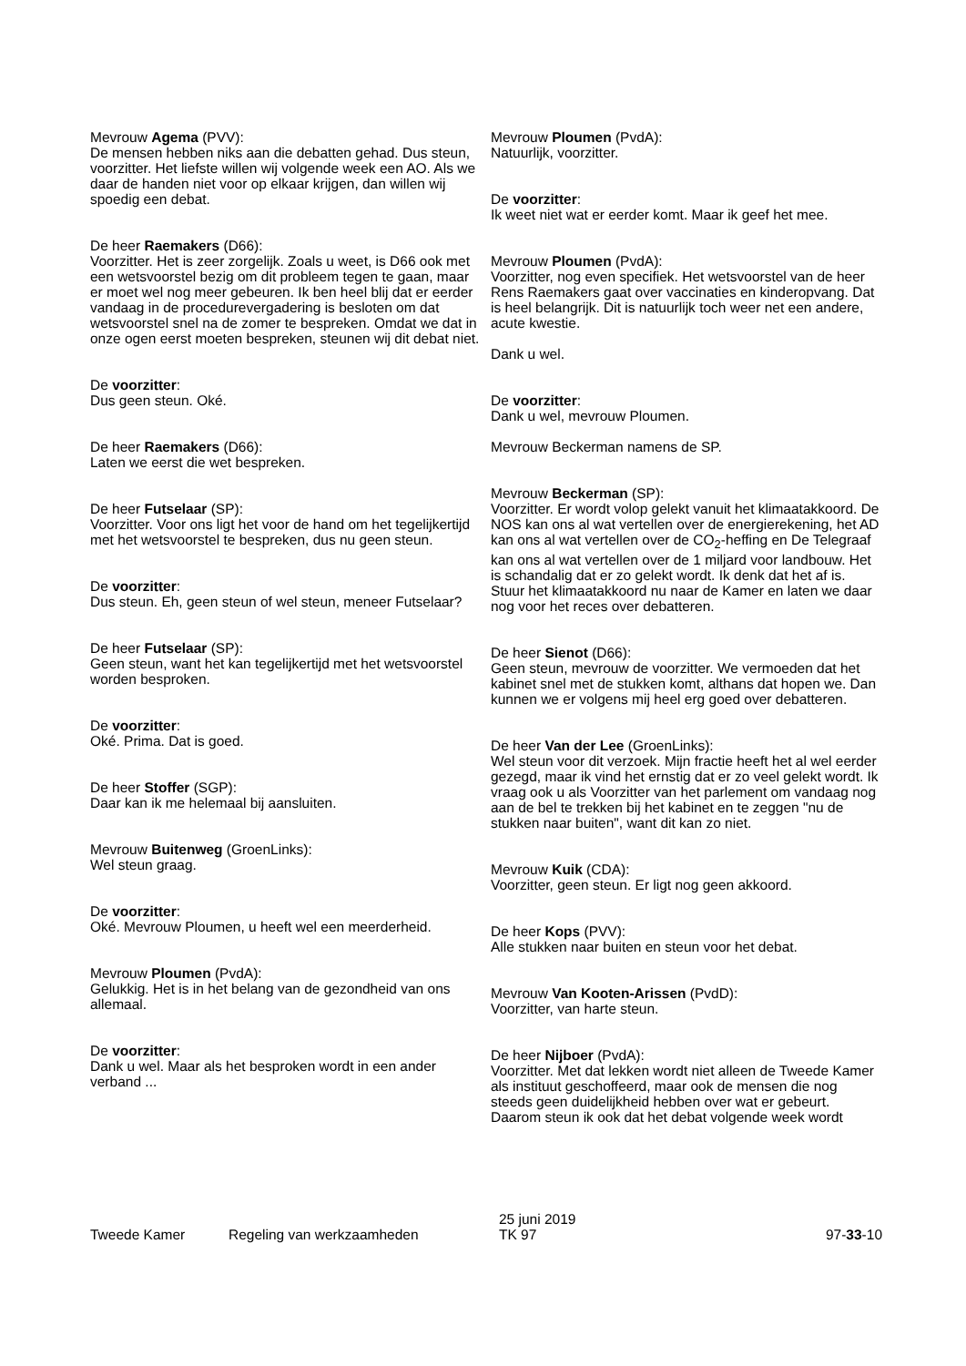Mevrouw Agema (PVV):
De mensen hebben niks aan die debatten gehad. Dus steun, voorzitter. Het liefste willen wij volgende week een AO. Als we daar de handen niet voor op elkaar krijgen, dan willen wij spoedig een debat.
De heer Raemakers (D66):
Voorzitter. Het is zeer zorgelijk. Zoals u weet, is D66 ook met een wetsvoorstel bezig om dit probleem tegen te gaan, maar er moet wel nog meer gebeuren. Ik ben heel blij dat er eerder vandaag in de procedurevergadering is besloten om dat wetsvoorstel snel na de zomer te bespreken. Omdat we dat in onze ogen eerst moeten bespreken, steunen wij dit debat niet.
De voorzitter:
Dus geen steun. Oké.
De heer Raemakers (D66):
Laten we eerst die wet bespreken.
De heer Futselaar (SP):
Voorzitter. Voor ons ligt het voor de hand om het tegelijker­tijd met het wetsvoorstel te bespreken, dus nu geen steun.
De voorzitter:
Dus steun. Eh, geen steun of wel steun, meneer Futselaar?
De heer Futselaar (SP):
Geen steun, want het kan tegelijkertijd met het wetsvoorstel worden besproken.
De voorzitter:
Oké. Prima. Dat is goed.
De heer Stoffer (SGP):
Daar kan ik me helemaal bij aansluiten.
Mevrouw Buitenweg (GroenLinks):
Wel steun graag.
De voorzitter:
Oké. Mevrouw Ploumen, u heeft wel een meerderheid.
Mevrouw Ploumen (PvdA):
Gelukkig. Het is in het belang van de gezondheid van ons allemaal.
De voorzitter:
Dank u wel. Maar als het besproken wordt in een ander verband ...
Mevrouw Ploumen (PvdA):
Natuurlijk, voorzitter.
De voorzitter:
Ik weet niet wat er eerder komt. Maar ik geef het mee.
Mevrouw Ploumen (PvdA):
Voorzitter, nog even specifiek. Het wetsvoorstel van de heer Rens Raemakers gaat over vaccinaties en kinderopvang. Dat is heel belangrijk. Dit is natuurlijk toch weer net een andere, acute kwestie.
Dank u wel.
De voorzitter:
Dank u wel, mevrouw Ploumen.
Mevrouw Beckerman namens de SP.
Mevrouw Beckerman (SP):
Voorzitter. Er wordt volop gelekt vanuit het klimaatakkoord. De NOS kan ons al wat vertellen over de energierekening, het AD kan ons al wat vertellen over de CO<sub>2</sub>-heffing en De Telegraaf kan ons al wat vertellen over de 1 miljard voor landbouw. Het is schandalig dat er zo gelekt wordt. Ik denk dat het af is. Stuur het klimaatakkoord nu naar de Kamer en laten we daar nog voor het reces over debatteren.
De heer Sienot (D66):
Geen steun, mevrouw de voorzitter. We vermoeden dat het kabinet snel met de stukken komt, althans dat hopen we. Dan kunnen we er volgens mij heel erg goed over debatte­ren.
De heer Van der Lee (GroenLinks):
Wel steun voor dit verzoek. Mijn fractie heeft het al wel eerder gezegd, maar ik vind het ernstig dat er zo veel gelekt wordt. Ik vraag ook u als Voorzitter van het parlement om vandaag nog aan de bel te trekken bij het kabinet en te zeggen "nu de stukken naar buiten", want dit kan zo niet.
Mevrouw Kuik (CDA):
Voorzitter, geen steun. Er ligt nog geen akkoord.
De heer Kops (PVV):
Alle stukken naar buiten en steun voor het debat.
Mevrouw Van Kooten-Arissen (PvdD):
Voorzitter, van harte steun.
De heer Nijboer (PvdA):
Voorzitter. Met dat lekken wordt niet alleen de Tweede Kamer als instituut geschoffeerd, maar ook de mensen die nog steeds geen duidelijkheid hebben over wat er gebeurt. Daarom steun ik ook dat het debat volgende week wordt
Tweede Kamer Regeling van werkzaamheden
25 juni 2019
TK 97
97-33-10